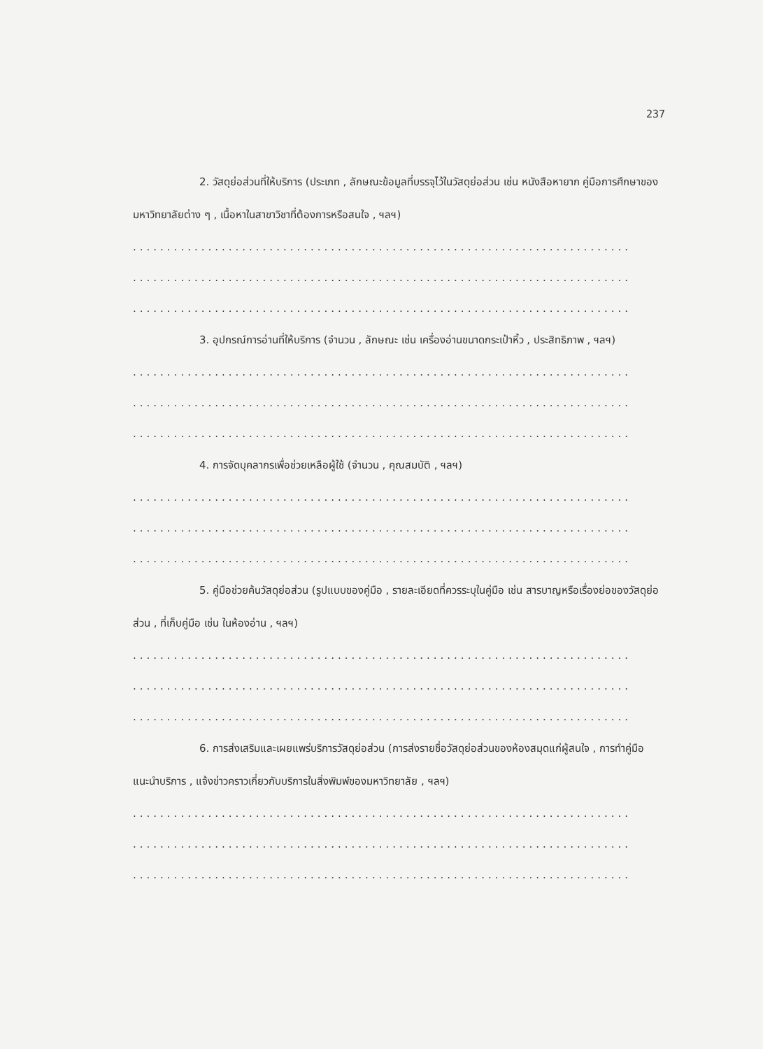237
2. วัสดุย่อส่วนที่ให้บริการ (ประเภท , ลักษณะข้อมูลที่บรรจุไว้ในวัสดุย่อส่วน เช่น หนังสือหายาก คู่มือการศึกษาของมหาวิทยาลัยต่าง ๆ , เนื้อหาในสาขาวิชาที่ต้องการหรือสนใจ , ฯลฯ)
.........................................................................
.........................................................................
.........................................................................
3. อุปกรณ์การอ่านที่ให้บริการ (จำนวน , ลักษณะ เช่น เครื่องอ่านขนาดกระเป๋าหิ้ว , ประสิทธิภาพ , ฯลฯ)
.........................................................................
.........................................................................
.........................................................................
4. การจัดบุคลากรเพื่อช่วยเหลือผู้ใช้ (จำนวน , คุณสมบัติ , ฯลฯ)
.........................................................................
.........................................................................
.........................................................................
5. คู่มือช่วยค้นวัสดุย่อส่วน (รูปแบบของคู่มือ , รายละเอียดที่ควรระบุในคู่มือ เช่น สารบาญหรือเรื่องย่อของวัสดุย่อส่วน , ที่เก็บคู่มือ เช่น ในห้องอ่าน , ฯลฯ)
.........................................................................
.........................................................................
.........................................................................
6. การส่งเสริมและเผยแพร่บริการวัสดุย่อส่วน (การส่งรายชื่อวัสดุย่อส่วนของห้องสมุดแก่ผู้สนใจ , การทำคู่มือแนะนำบริการ , แจ้งข่าวคราวเกี่ยวกับบริการในสิ่งพิมพ์ของมหาวิทยาลัย , ฯลฯ)
.........................................................................
.........................................................................
.........................................................................